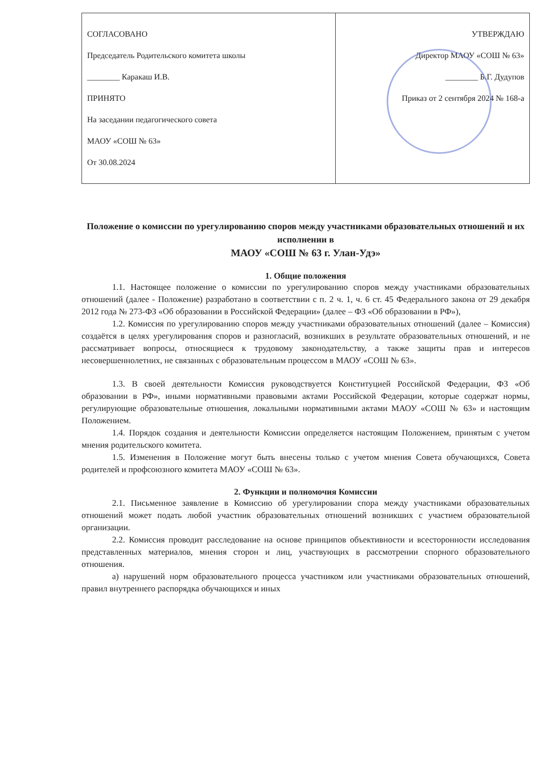| СОГЛАСОВАНО Председатель Родительского комитета школы ________ Каракаш И.В. ПРИНЯТО На заседании педагогического совета МАОУ «СОШ № 63» От 30.08.2024 | УТВЕРЖДАЮ Директор МАОУ «СОШ № 63» ________ Б.Г. Дудупов Приказ от 2 сентября 2024 № 168-а |
Положение о комиссии по урегулированию споров между участниками образовательных отношений и их исполнении в
МАОУ «СОШ № 63 г. Улан-Удэ»
1. Общие положения
1.1. Настоящее положение о комиссии по урегулированию споров между участниками образовательных отношений (далее - Положение) разработано в соответствии с п. 2 ч. 1, ч. 6 ст. 45 Федерального закона от 29 декабря 2012 года № 273-ФЗ «Об образовании в Российской Федерации» (далее – ФЗ «Об образовании в РФ»),
1.2. Комиссия по урегулированию споров между участниками образовательных отношений (далее – Комиссия) создаётся в целях урегулирования споров и разногласий, возникших в результате образовательных отношений, и не рассматривает вопросы, относящиеся к трудовому законодательству, а также защиты прав и интересов несовершеннолетних, не связанных с образовательным процессом в МАОУ «СОШ № 63».
1.3. В своей деятельности Комиссия руководствуется Конституцией Российской Федерации, ФЗ «Об образовании в РФ», иными нормативными правовыми актами Российской Федерации, которые содержат нормы, регулирующие образовательные отношения, локальными нормативными актами МАОУ «СОШ № 63» и настоящим Положением.
1.4. Порядок создания и деятельности Комиссии определяется настоящим Положением, принятым с учетом мнения родительского комитета.
1.5. Изменения в Положение могут быть внесены только с учетом мнения Совета обучающихся, Совета родителей и профсоюзного комитета МАОУ «СОШ № 63».
2. Функции и полномочия Комиссии
2.1. Письменное заявление в Комиссию об урегулировании спора между участниками образовательных отношений может подать любой участник образовательных отношений возникших с участием образовательной организации.
2.2. Комиссия проводит расследование на основе принципов объективности и всесторонности исследования представленных материалов, мнения сторон и лиц, участвующих в рассмотрении спорного образовательного отношения.
а) нарушений норм образовательного процесса участником или участниками образовательных отношений, правил внутреннего распорядка обучающихся и иных